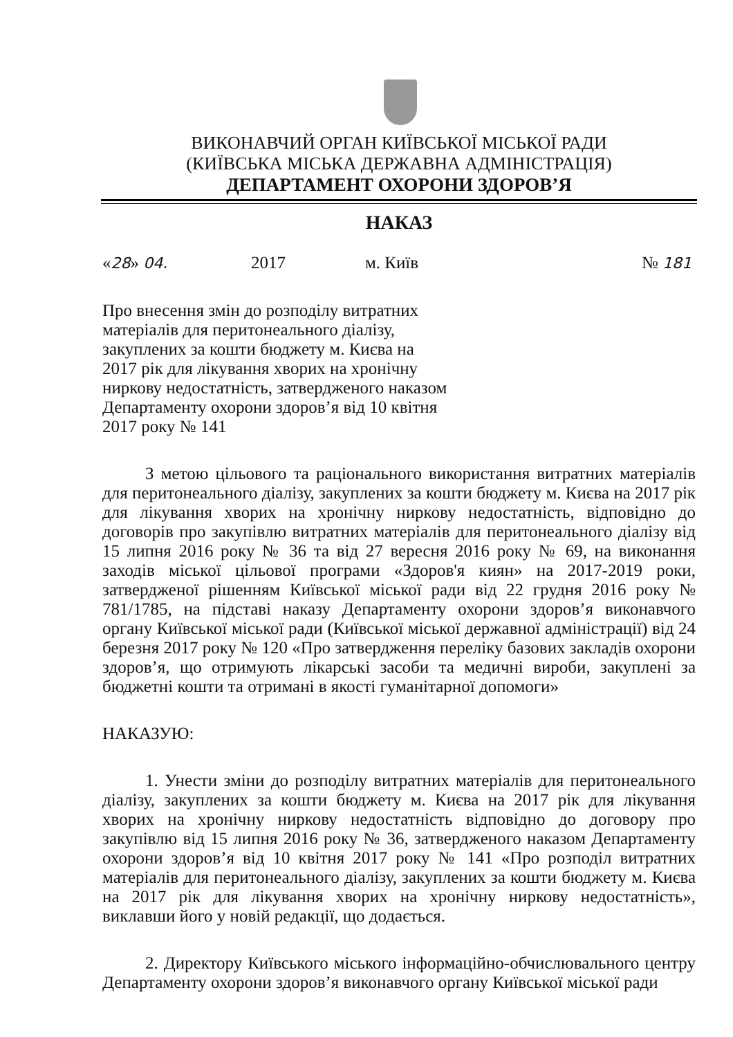ВИКОНАВЧИЙ ОРГАН КИЇВСЬКОЇ МІСЬКОЇ РАДИ
(КИЇВСЬКА МІСЬКА ДЕРЖАВНА АДМІНІСТРАЦІЯ)
ДЕПАРТАМЕНТ ОХОРОНИ ЗДОРОВ’Я
НАКАЗ
«28» 04. 2017 м. Київ № 181
Про внесення змін до розподілу витратних матеріалів для перитонеального діалізу, закуплених за кошти бюджету м. Києва на 2017 рік для лікування хворих на хронічну ниркову недостатність, затвердженого наказом Департаменту охорони здоров’я від 10 квітня 2017 року № 141
З метою цільового та раціонального використання витратних матеріалів для перитонеального діалізу, закуплених за кошти бюджету м. Києва на 2017 рік для лікування хворих на хронічну ниркову недостатність, відповідно до договорів про закупівлю витратних матеріалів для перитонеального діалізу від 15 липня 2016 року № 36 та від 27 вересня 2016 року № 69, на виконання заходів міської цільової програми «Здоров'я киян» на 2017-2019 роки, затвердженої рішенням Київської міської ради від 22 грудня 2016 року № 781/1785, на підставі наказу Департаменту охорони здоров’я виконавчого органу Київської міської ради (Київської міської державної адміністрації) від 24 березня 2017 року № 120 «Про затвердження переліку базових закладів охорони здоров’я, що отримують лікарські засоби та медичні вироби, закуплені за бюджетні кошти та отримані в якості гуманітарної допомоги»
НАКАЗУЮ:
1. Унести зміни до розподілу витратних матеріалів для перитонеального діалізу, закуплених за кошти бюджету м. Києва на 2017 рік для лікування хворих на хронічну ниркову недостатність відповідно до договору про закупівлю від 15 липня 2016 року № 36, затвердженого наказом Департаменту охорони здоров’я від 10 квітня 2017 року № 141 «Про розподіл витратних матеріалів для перитонеального діалізу, закуплених за кошти бюджету м. Києва на 2017 рік для лікування хворих на хронічну ниркову недостатність», виклавши його у новій редакції, що додається.
2. Директору Київського міського інформаційно-обчислювального центру Департаменту охорони здоров’я виконавчого органу Київської міської ради